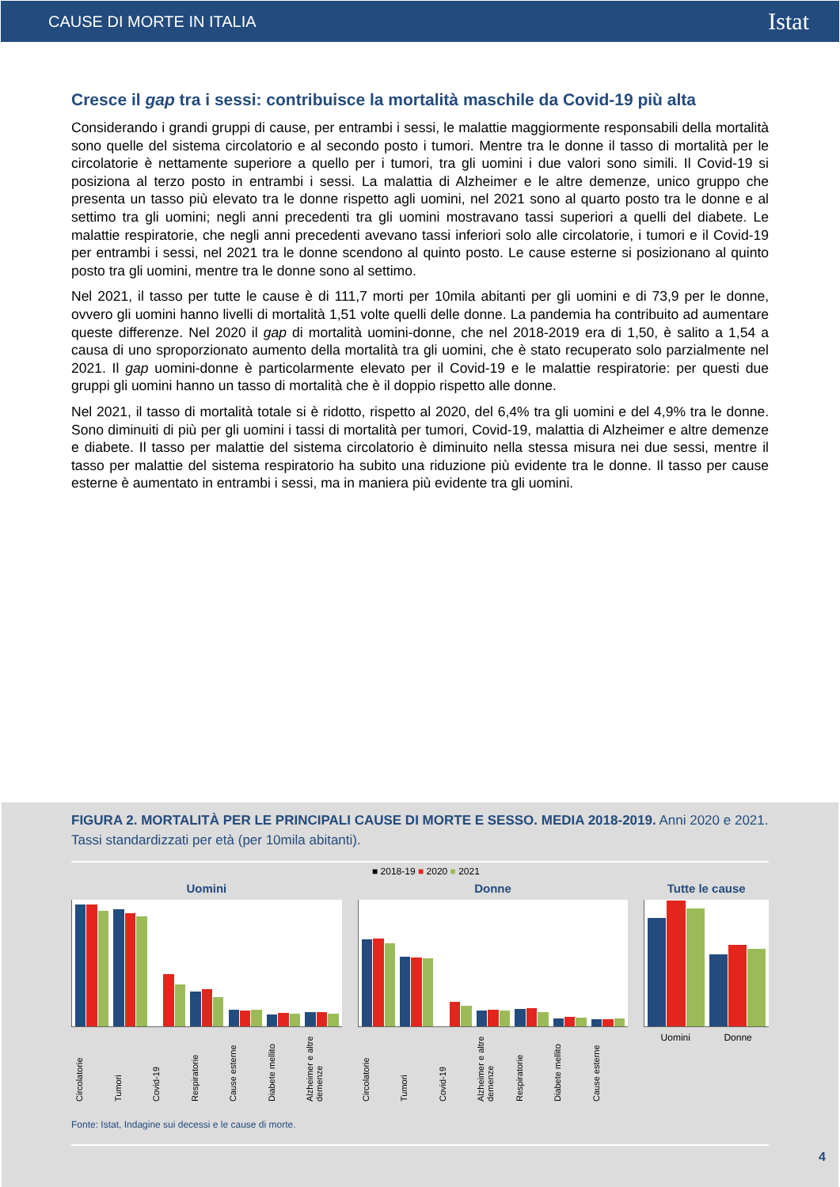CAUSE DI MORTE IN ITALIA Istat
Cresce il gap tra i sessi: contribuisce la mortalità maschile da Covid-19 più alta
Considerando i grandi gruppi di cause, per entrambi i sessi, le malattie maggiormente responsabili della mortalità sono quelle del sistema circolatorio e al secondo posto i tumori. Mentre tra le donne il tasso di mortalità per le circolatorie è nettamente superiore a quello per i tumori, tra gli uomini i due valori sono simili. Il Covid-19 si posiziona al terzo posto in entrambi i sessi. La malattia di Alzheimer e le altre demenze, unico gruppo che presenta un tasso più elevato tra le donne rispetto agli uomini, nel 2021 sono al quarto posto tra le donne e al settimo tra gli uomini; negli anni precedenti tra gli uomini mostravano tassi superiori a quelli del diabete. Le malattie respiratorie, che negli anni precedenti avevano tassi inferiori solo alle circolatorie, i tumori e il Covid-19 per entrambi i sessi, nel 2021 tra le donne scendono al quinto posto. Le cause esterne si posizionano al quinto posto tra gli uomini, mentre tra le donne sono al settimo.
Nel 2021, il tasso per tutte le cause è di 111,7 morti per 10mila abitanti per gli uomini e di 73,9 per le donne, ovvero gli uomini hanno livelli di mortalità 1,51 volte quelli delle donne. La pandemia ha contribuito ad aumentare queste differenze. Nel 2020 il gap di mortalità uomini-donne, che nel 2018-2019 era di 1,50, è salito a 1,54 a causa di uno sproporzionato aumento della mortalità tra gli uomini, che è stato recuperato solo parzialmente nel 2021. Il gap uomini-donne è particolarmente elevato per il Covid-19 e le malattie respiratorie: per questi due gruppi gli uomini hanno un tasso di mortalità che è il doppio rispetto alle donne.
Nel 2021, il tasso di mortalità totale si è ridotto, rispetto al 2020, del 6,4% tra gli uomini e del 4,9% tra le donne. Sono diminuiti di più per gli uomini i tassi di mortalità per tumori, Covid-19, malattia di Alzheimer e altre demenze e diabete. Il tasso per malattie del sistema circolatorio è diminuito nella stessa misura nei due sessi, mentre il tasso per malattie del sistema respiratorio ha subito una riduzione più evidente tra le donne. Il tasso per cause esterne è aumentato in entrambi i sessi, ma in maniera più evidente tra gli uomini.
FIGURA 2. MORTALITÀ PER LE PRINCIPALI CAUSE DI MORTE E SESSO. MEDIA 2018-2019. Anni 2020 e 2021. Tassi standardizzati per età (per 10mila abitanti).
■ 2018-19 ■ 2020 ■ 2021
Uomini
Circolatorie Tumori Covid-19 Respiratorie Cause esterne Diabete mellito Alzheimer e altre demenze
Donne
Circolatorie Tumori Covid-19 Alzheimer e altre demenze Respiratorie Diabete mellito Cause esterne
Tutte le cause
Uomini Donne
Fonte: Istat, Indagine sui decessi e le cause di morte.
4